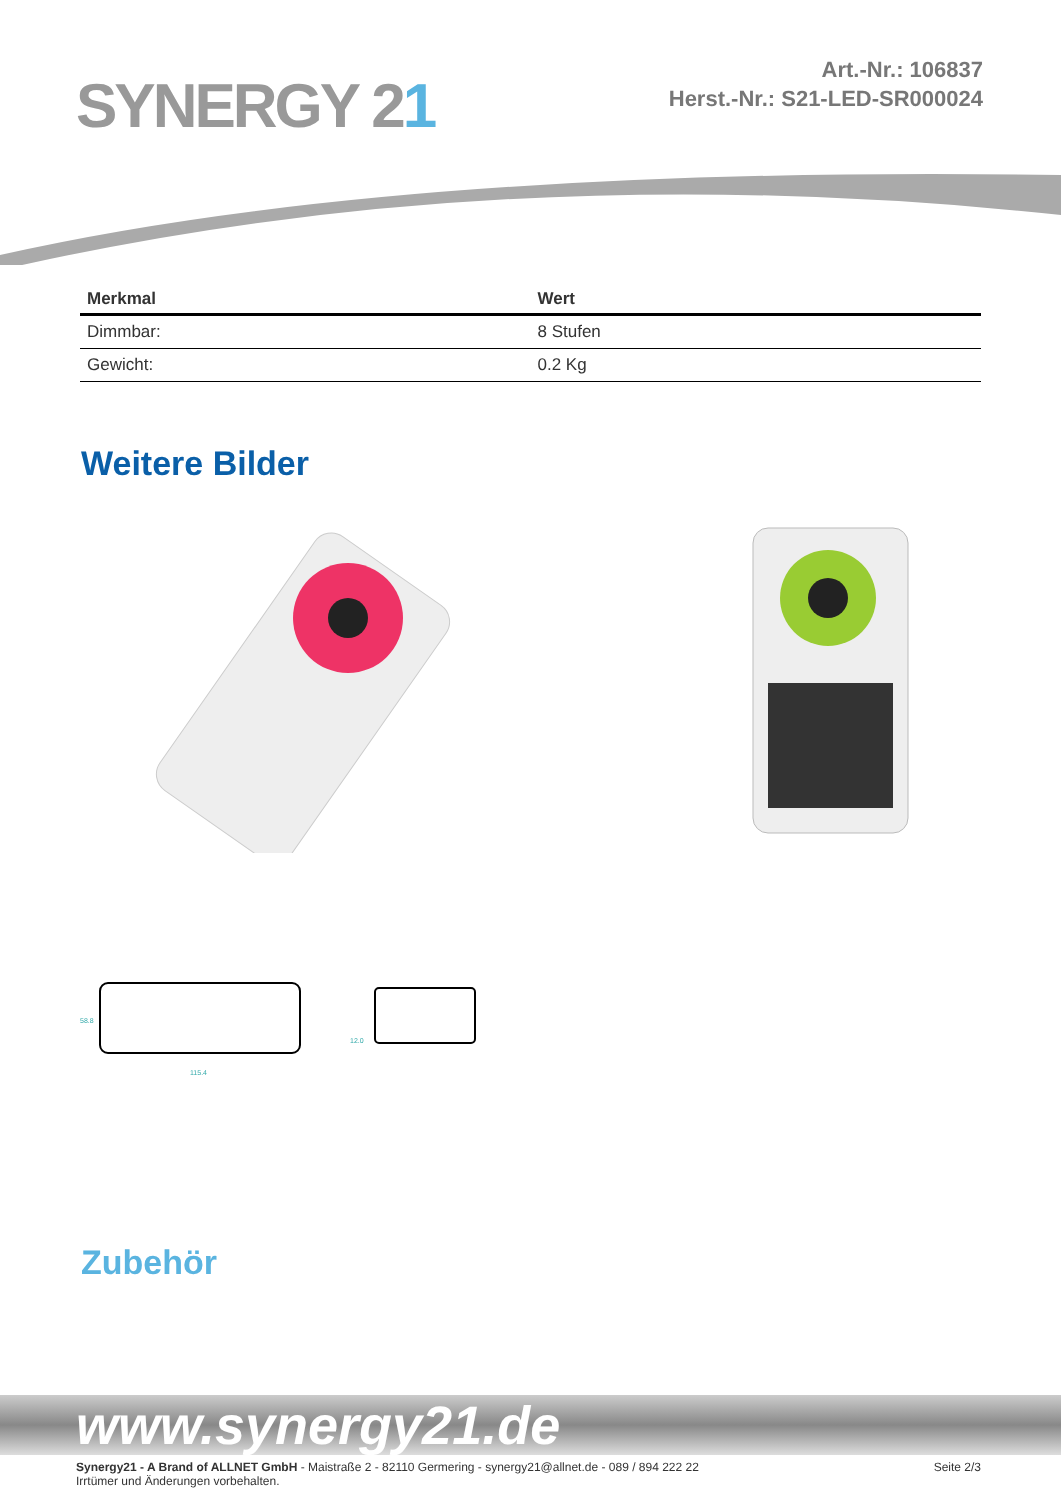SYNERGY 21
Art.-Nr.: 106837
Herst.-Nr.: S21-LED-SR000024
| Merkmal | Wert |
| --- | --- |
| Dimmbar: | 8 Stufen |
| Gewicht: | 0.2 Kg |
Weitere Bilder
115.4
58.8
12.0
Zubehör
www.synergy21.de
Synergy21 - A Brand of ALLNET GmbH - Maistraße 2 - 82110 Germering - synergy21@allnet.de - 089 / 894 222 22
Irrtümer und Änderungen vorbehalten.
Seite 2/3